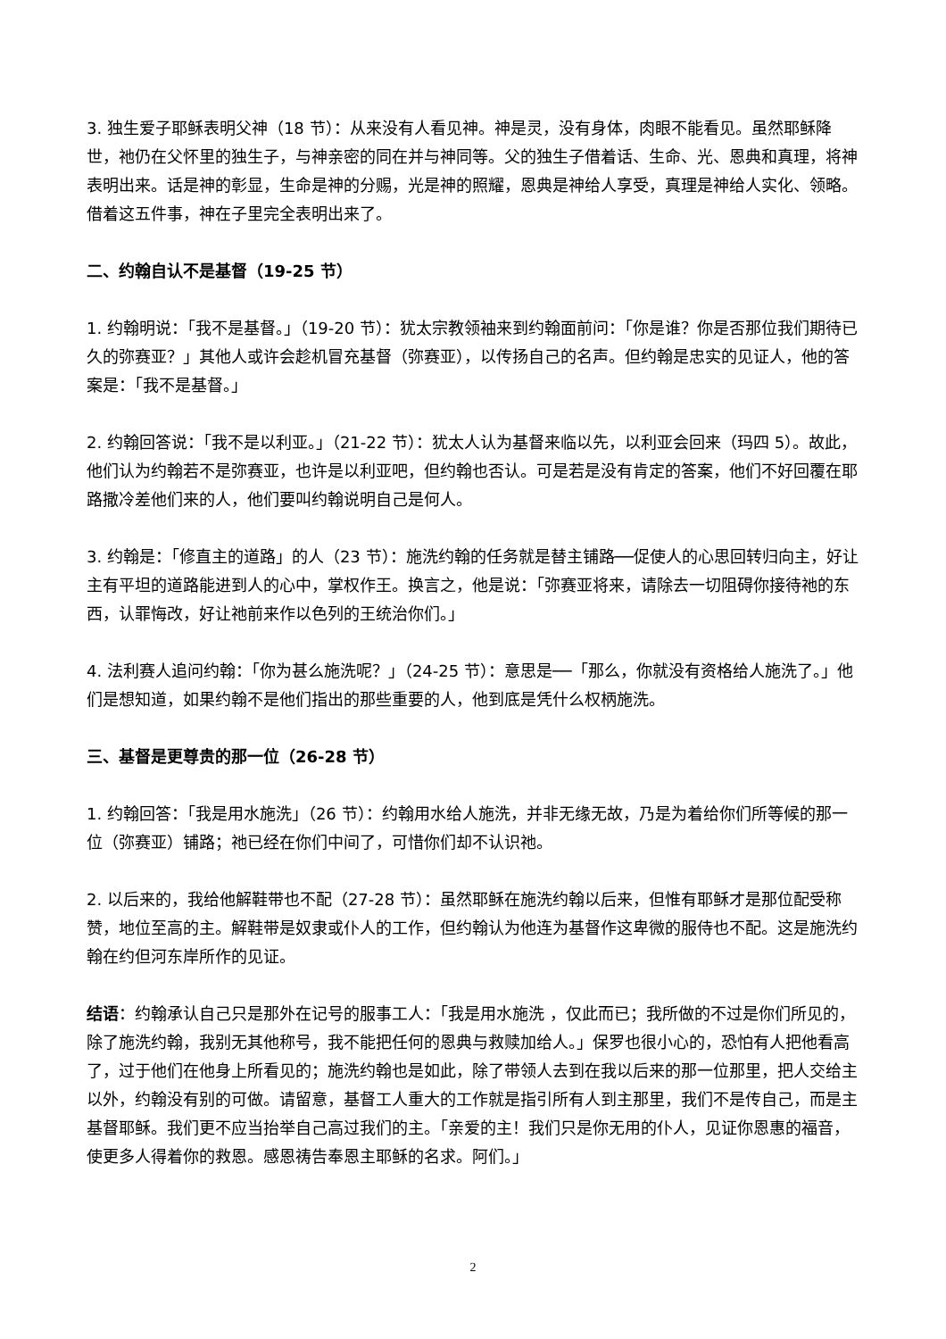3. 独生爱子耶稣表明父神（18 节）：从来没有人看见神。神是灵，没有身体，肉眼不能看见。虽然耶稣降世，祂仍在父怀里的独生子，与神亲密的同在并与神同等。父的独生子借着话、生命、光、恩典和真理，将神表明出来。话是神的彰显，生命是神的分赐，光是神的照耀，恩典是神给人享受，真理是神给人实化、领略。借着这五件事，神在子里完全表明出来了。
二、约翰自认不是基督（19-25 节）
1. 约翰明说：「我不是基督。」（19-20 节）：犹太宗教领袖来到约翰面前问：「你是谁？你是否那位我们期待已久的弥赛亚？」其他人或许会趁机冒充基督（弥赛亚），以传扬自己的名声。但约翰是忠实的见证人，他的答案是：「我不是基督。」
2. 约翰回答说：「我不是以利亚。」（21-22 节）：犹太人认为基督来临以先，以利亚会回来（玛四 5）。故此，他们认为约翰若不是弥赛亚，也许是以利亚吧，但约翰也否认。可是若是没有肯定的答案，他们不好回覆在耶路撒冷差他们来的人，他们要叫约翰说明自己是何人。
3. 约翰是：「修直主的道路」的人（23 节）：施洗约翰的任务就是替主铺路──促使人的心思回转归向主，好让主有平坦的道路能进到人的心中，掌权作王。换言之，他是说：「弥赛亚将来，请除去一切阻碍你接待祂的东西，认罪悔改，好让祂前来作以色列的王统治你们。」
4. 法利赛人追问约翰：「你为甚么施洗呢？」（24-25 节）：意思是──「那么，你就没有资格给人施洗了。」他们是想知道，如果约翰不是他们指出的那些重要的人，他到底是凭什么权柄施洗。
三、基督是更尊贵的那一位（26-28 节）
1. 约翰回答：「我是用水施洗」（26 节）：约翰用水给人施洗，并非无缘无故，乃是为着给你们所等候的那一位（弥赛亚）铺路；祂已经在你们中间了，可惜你们却不认识祂。
2. 以后来的，我给他解鞋带也不配（27-28 节）：虽然耶稣在施洗约翰以后来，但惟有耶稣才是那位配受称赞，地位至高的主。解鞋带是奴隶或仆人的工作，但约翰认为他连为基督作这卑微的服侍也不配。这是施洗约翰在约但河东岸所作的见证。
结语：约翰承认自己只是那外在记号的服事工人：「我是用水施洗 ，仅此而已；我所做的不过是你们所见的，除了施洗约翰，我别无其他称号，我不能把任何的恩典与救赎加给人。」保罗也很小心的，恐怕有人把他看高了，过于他们在他身上所看见的；施洗约翰也是如此，除了带领人去到在我以后来的那一位那里，把人交给主以外，约翰没有别的可做。请留意，基督工人重大的工作就是指引所有人到主那里，我们不是传自己，而是主基督耶稣。我们更不应当抬举自己高过我们的主。「亲爱的主！我们只是你无用的仆人，见证你恩惠的福音，使更多人得着你的救恩。感恩祷告奉恩主耶稣的名求。阿们。」
2